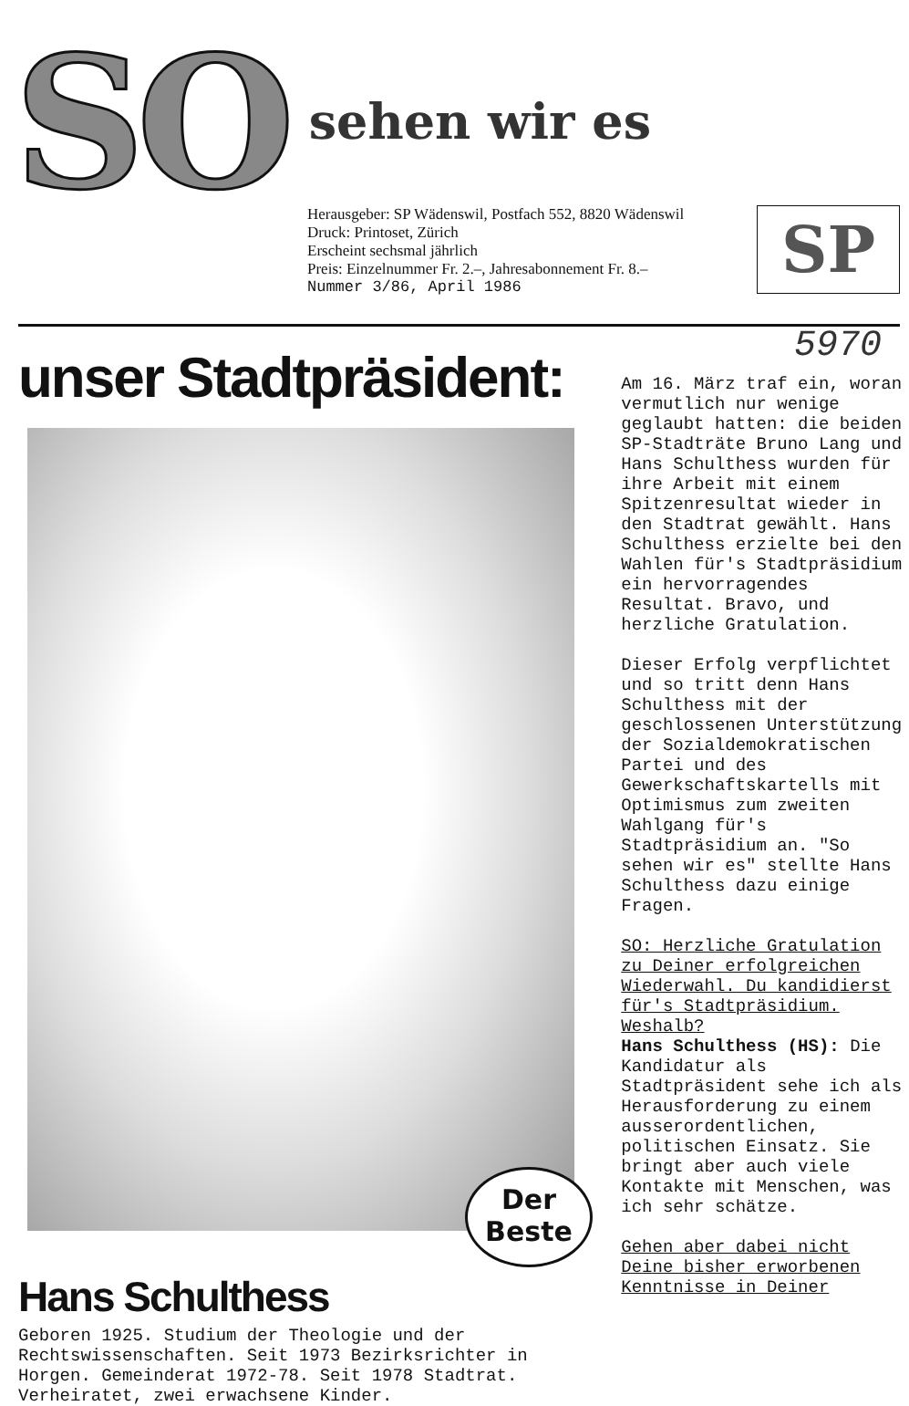SO sehen wir es
Herausgeber: SP Wädenswil, Postfach 552, 8820 Wädenswil
Druck: Printoset, Zürich
Erscheint sechsmal jährlich
Preis: Einzelnummer Fr. 2.–, Jahresabonnement Fr. 8.–
Nummer 3/86, April 1986
SP
unser Stadtpräsident:
Der
Beste
Hans Schulthess
Geboren 1925. Studium der Theologie und der Rechtswissenschaften. Seit 1973 Bezirksrichter in Horgen. Gemeinderat 1972-78. Seit 1978 Stadtrat. Verheiratet, zwei erwachsene Kinder.
5970
Am 16. März traf ein, woran vermutlich nur wenige geglaubt hatten: die beiden SP-Stadträte Bruno Lang und Hans Schulthess wurden für ihre Arbeit mit einem Spitzenresultat wieder in den Stadtrat gewählt. Hans Schulthess erzielte bei den Wahlen für's Stadtpräsidium ein hervorragendes Resultat. Bravo, und herzliche Gratulation.
Dieser Erfolg verpflichtet und so tritt denn Hans Schulthess mit der geschlossenen Unterstützung der Sozialdemokratischen Partei und des Gewerkschaftskartells mit Optimismus zum zweiten Wahlgang für's Stadtpräsidium an. "So sehen wir es" stellte Hans Schulthess dazu einige Fragen.
SO: Herzliche Gratulation zu Deiner erfolgreichen Wiederwahl. Du kandidierst für's Stadtpräsidium. Weshalb?
Hans Schulthess (HS): Die Kandidatur als Stadtpräsident sehe ich als Herausforderung zu einem ausserordentlichen, politischen Einsatz. Sie bringt aber auch viele Kontakte mit Menschen, was ich sehr schätze.
Gehen aber dabei nicht Deine bisher erworbenen Kenntnisse in Deiner